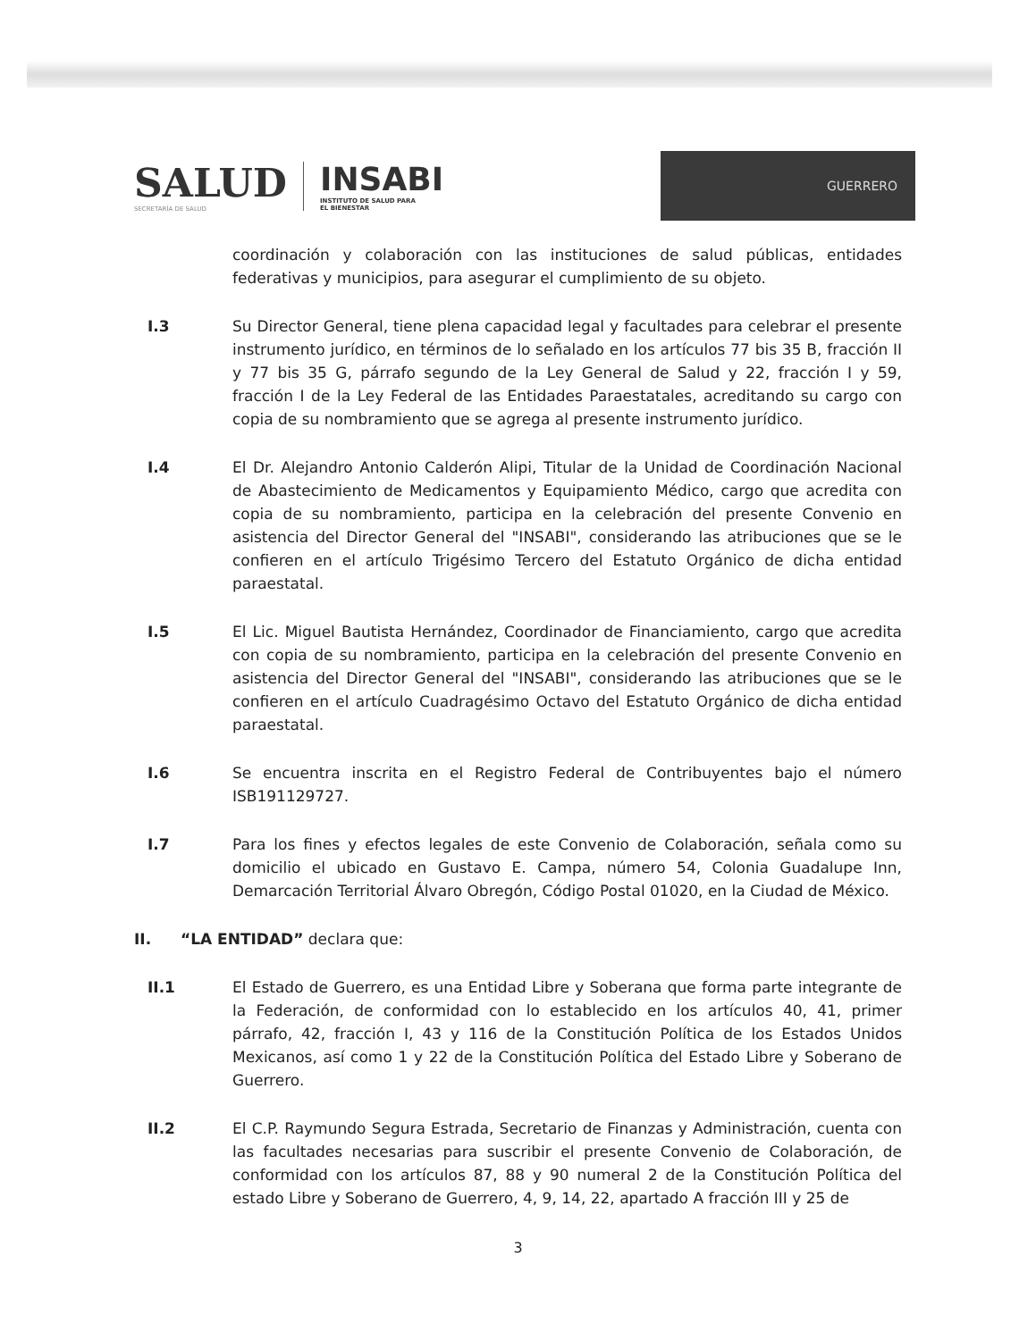SALUD
SECRETARÍA DE SALUD
INSABI
INSTITUTO DE SALUD PARA
EL BIENESTAR
GUERRERO
coordinación y colaboración con las instituciones de salud públicas, entidades federativas y municipios, para asegurar el cumplimiento de su objeto.
I.3 Su Director General, tiene plena capacidad legal y facultades para celebrar el presente instrumento jurídico, en términos de lo señalado en los artículos 77 bis 35 B, fracción II y 77 bis 35 G, párrafo segundo de la Ley General de Salud y 22, fracción I y 59, fracción I de la Ley Federal de las Entidades Paraestatales, acreditando su cargo con copia de su nombramiento que se agrega al presente instrumento jurídico.
I.4 El Dr. Alejandro Antonio Calderón Alipi, Titular de la Unidad de Coordinación Nacional de Abastecimiento de Medicamentos y Equipamiento Médico, cargo que acredita con copia de su nombramiento, participa en la celebración del presente Convenio en asistencia del Director General del "INSABI", considerando las atribuciones que se le confieren en el artículo Trigésimo Tercero del Estatuto Orgánico de dicha entidad paraestatal.
I.5 El Lic. Miguel Bautista Hernández, Coordinador de Financiamiento, cargo que acredita con copia de su nombramiento, participa en la celebración del presente Convenio en asistencia del Director General del "INSABI", considerando las atribuciones que se le confieren en el artículo Cuadragésimo Octavo del Estatuto Orgánico de dicha entidad paraestatal.
I.6 Se encuentra inscrita en el Registro Federal de Contribuyentes bajo el número ISB191129727.
I.7 Para los fines y efectos legales de este Convenio de Colaboración, señala como su domicilio el ubicado en Gustavo E. Campa, número 54, Colonia Guadalupe Inn, Demarcación Territorial Álvaro Obregón, Código Postal 01020, en la Ciudad de México.
II. “LA ENTIDAD” declara que:
II.1 El Estado de Guerrero, es una Entidad Libre y Soberana que forma parte integrante de la Federación, de conformidad con lo establecido en los artículos 40, 41, primer párrafo, 42, fracción I, 43 y 116 de la Constitución Política de los Estados Unidos Mexicanos, así como 1 y 22 de la Constitución Política del Estado Libre y Soberano de Guerrero.
II.2 El C.P. Raymundo Segura Estrada, Secretario de Finanzas y Administración, cuenta con las facultades necesarias para suscribir el presente Convenio de Colaboración, de conformidad con los artículos 87, 88 y 90 numeral 2 de la Constitución Política del estado Libre y Soberano de Guerrero, 4, 9, 14, 22, apartado A fracción III y 25 de
3